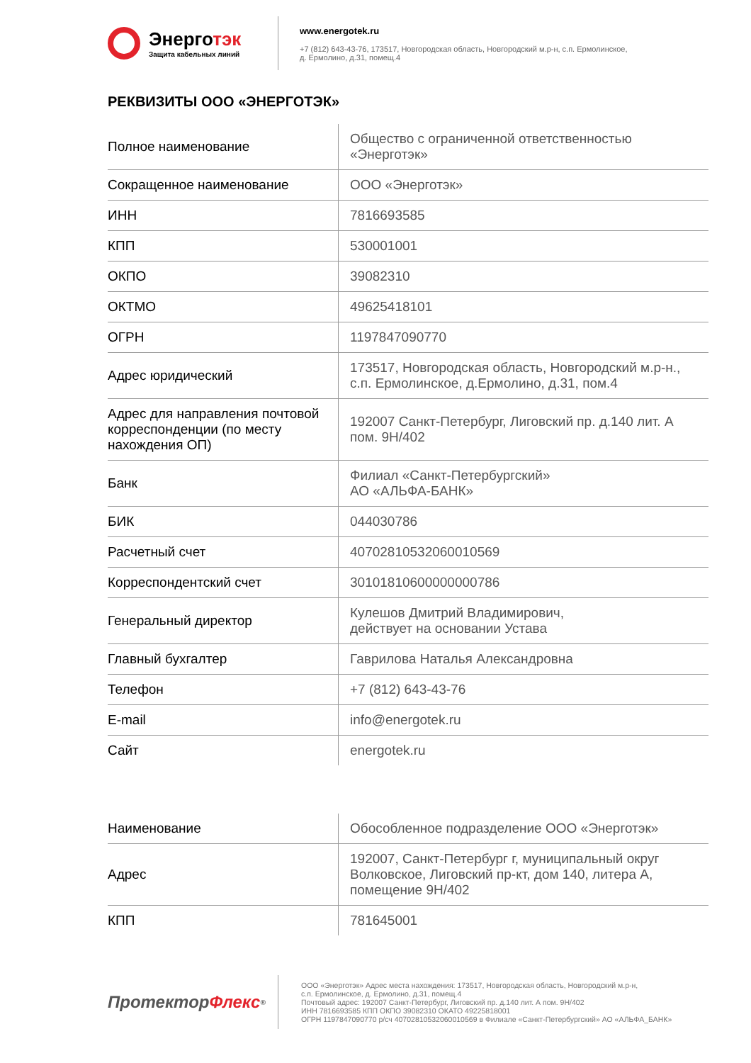Энерготэк
Защита кабельных линий
www.energotek.ru
+7 (812) 643-43-76, 173517, Новгородская область, Новгородский м.р-н, с.п. Ермолинское,
д. Ермолино, д.31, помещ.4
РЕКВИЗИТЫ ООО «ЭНЕРГОТЭК»
| Полное наименование | Общество с ограниченной ответственностью «Энерготэк» |
| Сокращенное наименование | ООО «Энерготэк» |
| ИНН | 7816693585 |
| КПП | 530001001 |
| ОКПО | 39082310 |
| ОКТМО | 49625418101 |
| ОГРН | 1197847090770 |
| Адрес юридический | 173517, Новгородская область, Новгородский м.р-н., с.п. Ермолинское, д.Ермолино, д.31, пом.4 |
| Адрес для направления почтовой корреспонденции (по месту нахождения ОП) | 192007 Санкт-Петербург, Лиговский пр. д.140 лит. А пом. 9Н/402 |
| Банк | Филиал «Санкт-Петербургский» АО «АЛЬФА-БАНК» |
| БИК | 044030786 |
| Расчетный счет | 40702810532060010569 |
| Корреспондентский счет | 30101810600000000786 |
| Генеральный директор | Кулешов Дмитрий Владимирович, действует на основании Устава |
| Главный бухгалтер | Гаврилова Наталья Александровна |
| Телефон | +7 (812) 643-43-76 |
| E-mail | info@energotek.ru |
| Сайт | energotek.ru |
| Наименование | Обособленное подразделение ООО «Энерготэк» |
| Адрес | 192007, Санкт-Петербург г, муниципальный округ Волковское, Лиговский пр-кт, дом 140, литера А, помещение 9Н/402 |
| КПП | 781645001 |
Протектор Флекс<sup>®</sup>
ООО «Энерготэк» Адрес места нахождения: 173517, Новгородская область, Новгородский м.р-н,
с.п. Ермолинское, д. Ермолино, д.31, помещ.4
Почтовый адрес: 192007 Санкт-Петербург, Лиговский пр. д.140 лит. А пом. 9Н/402
ИНН 7816693585 КПП ОКПО 39082310 ОКАТО 49225818001
ОГРН 1197847090770 р/сч 40702810532060010569 в Филиале «Санкт-Петербургский» АО «АЛЬФА_БАНК»